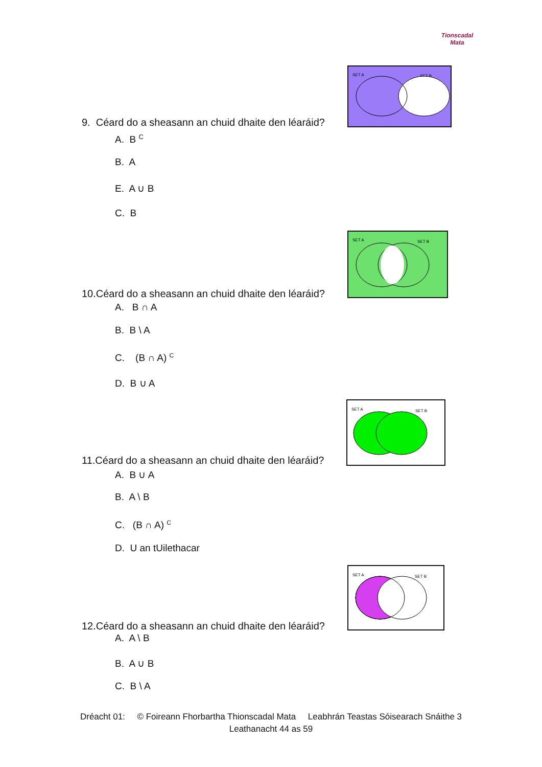Tionscadal
Mata
SET A
SET B
9. Céard do a sheasann an chuid dhaite den léaráid?
A. B <sup>C</sup>
B. A
E. A ∪ B
C. B
SET A
SET B
10.Céard do a sheasann an chuid dhaite den léaráid?
A. B ∩ A
B. B \ A
C. (B ∩ A) <sup>C</sup>
D. B ∪ A
SET A
SET B
11.Céard do a sheasann an chuid dhaite den léaráid?
A. B ∪ A
B. A \ B
C. (B ∩ A) <sup>C</sup>
D. U an tUilethacar
SET A
SET B
12.Céard do a sheasann an chuid dhaite den léaráid?
A. A \ B
B. A ∪ B
C. B \ A
Dréacht 01: © Foireann Fhorbartha Thionscadal Mata Leabhrán Teastas Sóisearach Snáithe 3
Leathanacht 44 as 59